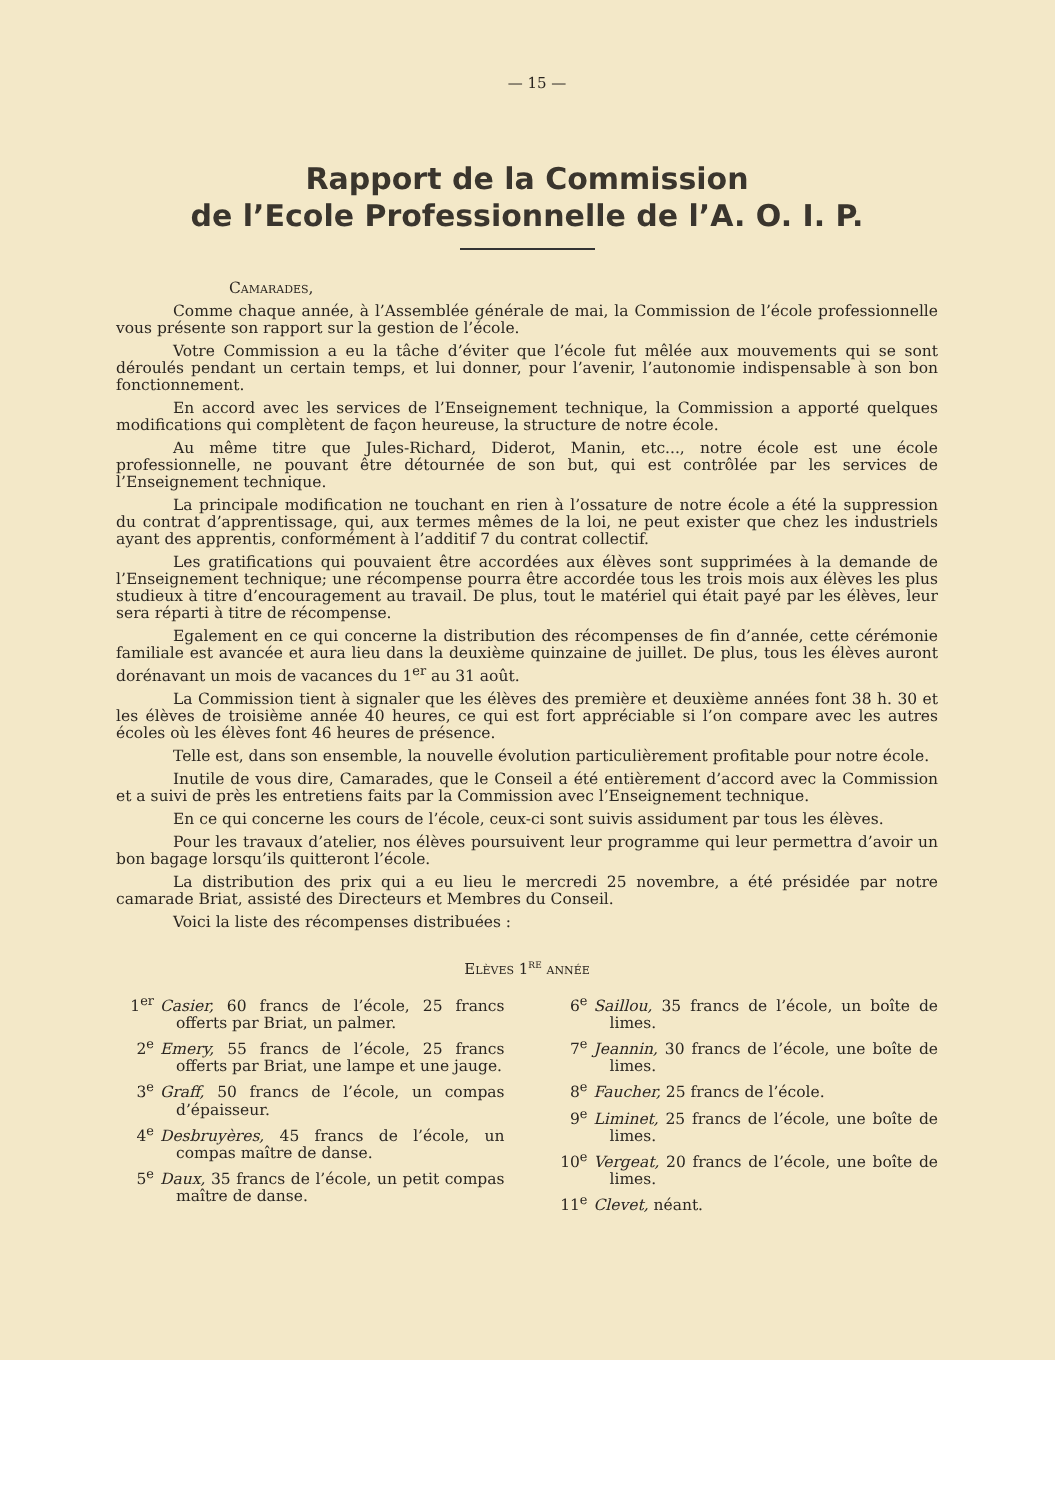— 15 —
Rapport de la Commission
de l’Ecole Professionnelle de l’A. O. I. P.
Camarades,
Comme chaque année, à l’Assemblée générale de mai, la Commission de l’école professionnelle vous présente son rapport sur la gestion de l’école.
Votre Commission a eu la tâche d’éviter que l’école fut mêlée aux mouvements qui se sont déroulés pendant un certain temps, et lui donner, pour l’avenir, l’autonomie indispensable à son bon fonctionnement.
En accord avec les services de l’Enseignement technique, la Commission a apporté quelques modifications qui complètent de façon heureuse, la structure de notre école.
Au même titre que Jules-Richard, Diderot, Manin, etc..., notre école est une école professionnelle, ne pouvant être détournée de son but, qui est contrôlée par les services de l’Enseignement technique.
La principale modification ne touchant en rien à l’ossature de notre école a été la suppression du contrat d’apprentissage, qui, aux termes mêmes de la loi, ne peut exister que chez les industriels ayant des apprentis, conformément à l’additif 7 du contrat collectif.
Les gratifications qui pouvaient être accordées aux élèves sont supprimées à la demande de l’Enseignement technique; une récompense pourra être accordée tous les trois mois aux élèves les plus studieux à titre d’encouragement au travail. De plus, tout le matériel qui était payé par les élèves, leur sera réparti à titre de récompense.
Egalement en ce qui concerne la distribution des récompenses de fin d’année, cette cérémonie familiale est avancée et aura lieu dans la deuxième quinzaine de juillet. De plus, tous les élèves auront dorénavant un mois de vacances du 1<sup>er</sup> au 31 août.
La Commission tient à signaler que les élèves des première et deuxième années font 38 h. 30 et les élèves de troisième année 40 heures, ce qui est fort appréciable si l’on compare avec les autres écoles où les élèves font 46 heures de présence.
Telle est, dans son ensemble, la nouvelle évolution particulièrement profitable pour notre école.
Inutile de vous dire, Camarades, que le Conseil a été entièrement d’accord avec la Commission et a suivi de près les entretiens faits par la Commission avec l’Enseignement technique.
En ce qui concerne les cours de l’école, ceux-ci sont suivis assidument par tous les élèves.
Pour les travaux d’atelier, nos élèves poursuivent leur programme qui leur permettra d’avoir un bon bagage lorsqu’ils quitteront l’école.
La distribution des prix qui a eu lieu le mercredi 25 novembre, a été présidée par notre camarade Briat, assisté des Directeurs et Membres du Conseil.
Voici la liste des récompenses distribuées :
Elèves 1<sup>re</sup> année
1<sup>er</sup> Casier, 60 francs de l’école, 25 francs offerts par Briat, un palmer.
2<sup>e</sup> Emery, 55 francs de l’école, 25 francs offerts par Briat, une lampe et une jauge.
3<sup>e</sup> Graff, 50 francs de l’école, un compas d’épaisseur.
4<sup>e</sup> Desbruyères, 45 francs de l’école, un compas maître de danse.
5<sup>e</sup> Daux, 35 francs de l’école, un petit compas maître de danse.
6<sup>e</sup> Saillou, 35 francs de l’école, un boîte de limes.
7<sup>e</sup> Jeannin, 30 francs de l’école, une boîte de limes.
8<sup>e</sup> Faucher, 25 francs de l’école.
9<sup>e</sup> Liminet, 25 francs de l’école, une boîte de limes.
10<sup>e</sup> Vergeat, 20 francs de l’école, une boîte de limes.
11<sup>e</sup> Clevet, néant.